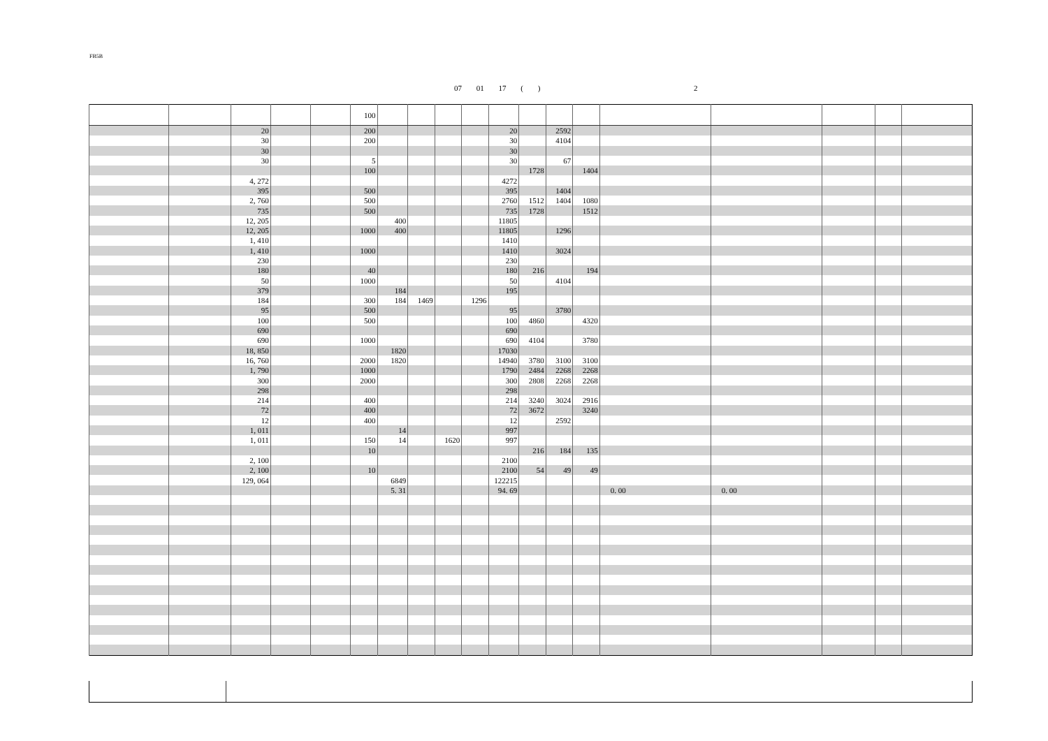FB5B
07 01 17 ( ) 2
| | | | | | 100 | | | | | | | | | | | | | |
| | | 20 | | | 200 | | | | | 20 | | 2592 | | | | | | |
| | | 30 | | | 200 | | | | | 30 | | 4104 | | | | | | |
| | | 30 | | | | | | | | 30 | | | | | | | | |
| | | 30 | | | 5 | | | | | 30 | | 67 | | | | | | |
| | | | | | 100 | | | | | | 1728 | | 1404 | | | | | |
| | | 4, 272 | | | | | | | | 4272 | | | | | | | | |
| | | 395 | | | 500 | | | | | 395 | | 1404 | | | | | | |
| | | 2, 760 | | | 500 | | | | | 2760 | 1512 | 1404 | 1080 | | | | | |
| | | 735 | | | 500 | | | | | 735 | 1728 | | 1512 | | | | | |
| | | 12, 205 | | | | 400 | | | | 11805 | | | | | | | | |
| | | 12, 205 | | | 1000 | 400 | | | | 11805 | | 1296 | | | | | | |
| | | 1, 410 | | | | | | | | 1410 | | | | | | | | |
| | | 1, 410 | | | 1000 | | | | | 1410 | | 3024 | | | | | | |
| | | 230 | | | | | | | | 230 | | | | | | | | |
| | | 180 | | | 40 | | | | | 180 | 216 | | 194 | | | | | |
| | | 50 | | | 1000 | | | | | 50 | | 4104 | | | | | | |
| | | 379 | | | | 184 | | | | 195 | | | | | | | | |
| | | 184 | | | 300 | 184 | 1469 | | 1296 | | | | | | | | | |
| | | 95 | | | 500 | | | | | 95 | | 3780 | | | | | | |
| | | 100 | | | 500 | | | | | 100 | 4860 | | 4320 | | | | | |
| | | 690 | | | | | | | | 690 | | | | | | | | |
| | | 690 | | | 1000 | | | | | 690 | 4104 | | 3780 | | | | | |
| | | 18, 850 | | | | 1820 | | | | 17030 | | | | | | | | |
| | | 16, 760 | | | 2000 | 1820 | | | | 14940 | 3780 | 3100 | 3100 | | | | | |
| | | 1, 790 | | | 1000 | | | | | 1790 | 2484 | 2268 | 2268 | | | | | |
| | | 300 | | | 2000 | | | | | 300 | 2808 | 2268 | 2268 | | | | | |
| | | 298 | | | | | | | | 298 | | | | | | | | |
| | | 214 | | | 400 | | | | | 214 | 3240 | 3024 | 2916 | | | | | |
| | | 72 | | | 400 | | | | | 72 | 3672 | | 3240 | | | | | |
| | | 12 | | | 400 | | | | | 12 | | 2592 | | | | | | |
| | | 1, 011 | | | | 14 | | | | 997 | | | | | | | | |
| | | 1, 011 | | | 150 | 14 | | 1620 | | 997 | | | | | | | | |
| | | | | | 10 | | | | | | 216 | 184 | 135 | | | | | |
| | | 2, 100 | | | | | | | | 2100 | | | | | | | | |
| | | 2, 100 | | | 10 | | | | | 2100 | 54 | 49 | 49 | | | | | |
| | | 129, 064 | | | | 6849 | | | | 122215 | | | | | | | | |
| | | | | | | 5. 31 | | | | 94. 69 | | | | 0. 00 | 0. 00 | | | |